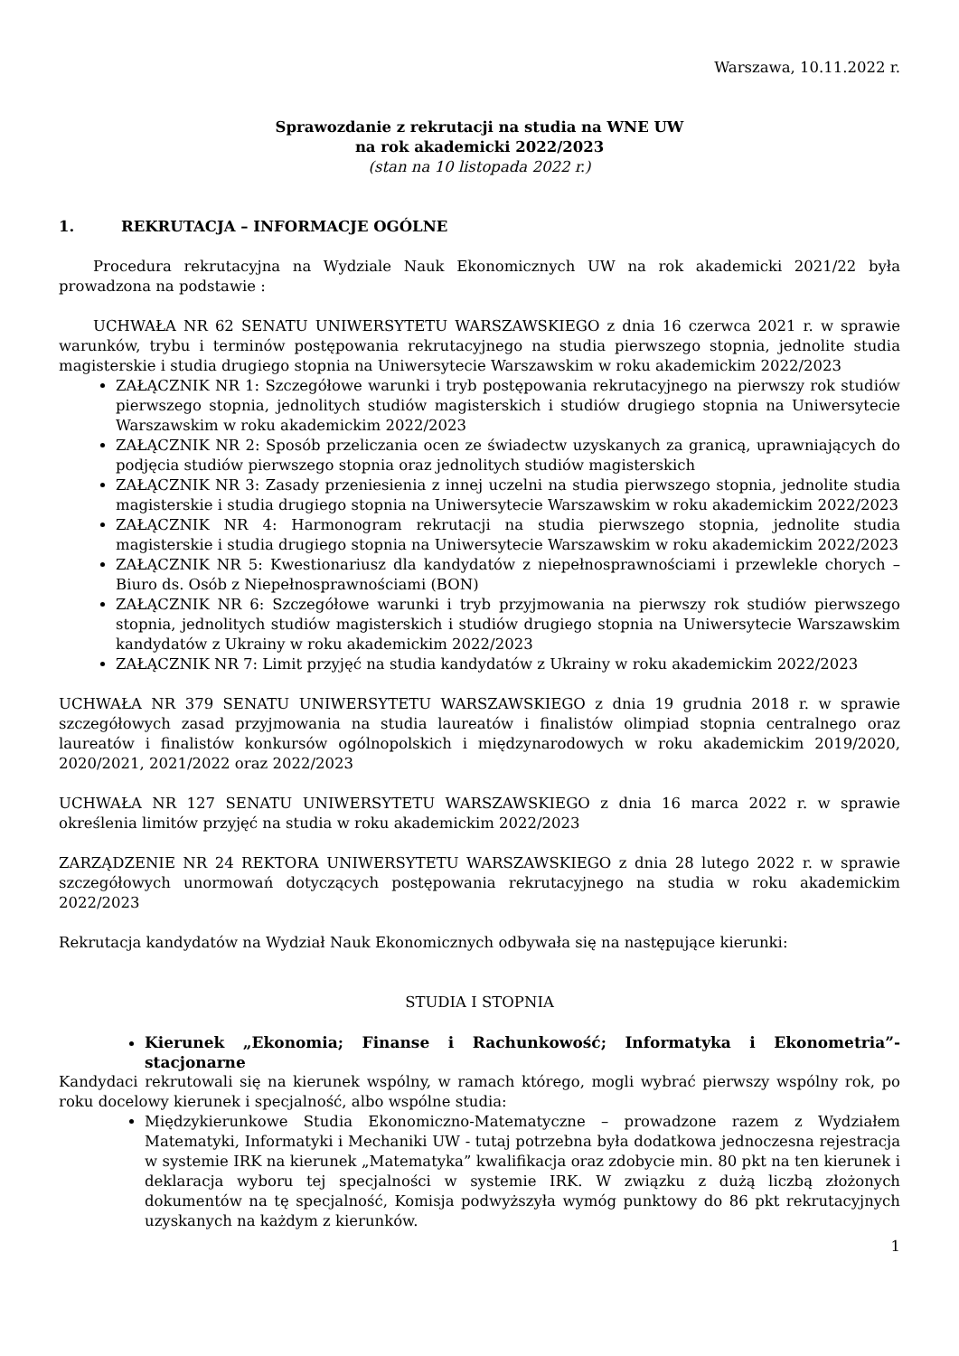Warszawa, 10.11.2022 r.
Sprawozdanie z rekrutacji na studia na WNE UW
na rok akademicki 2022/2023
(stan na 10 listopada 2022 r.)
1. REKRUTACJA – INFORMACJE OGÓLNE
Procedura rekrutacyjna na Wydziale Nauk Ekonomicznych UW na rok akademicki 2021/22 była prowadzona na podstawie :
UCHWAŁA NR 62 SENATU UNIWERSYTETU WARSZAWSKIEGO z dnia 16 czerwca 2021 r. w sprawie warunków, trybu i terminów postępowania rekrutacyjnego na studia pierwszego stopnia, jednolite studia magisterskie i studia drugiego stopnia na Uniwersytecie Warszawskim w roku akademickim 2022/2023
ZAŁĄCZNIK NR 1: Szczegółowe warunki i tryb postępowania rekrutacyjnego na pierwszy rok studiów pierwszego stopnia, jednolitych studiów magisterskich i studiów drugiego stopnia na Uniwersytecie Warszawskim w roku akademickim 2022/2023
ZAŁĄCZNIK NR 2: Sposób przeliczania ocen ze świadectw uzyskanych za granicą, uprawniających do podjęcia studiów pierwszego stopnia oraz jednolitych studiów magisterskich
ZAŁĄCZNIK NR 3: Zasady przeniesienia z innej uczelni na studia pierwszego stopnia, jednolite studia magisterskie i studia drugiego stopnia na Uniwersytecie Warszawskim w roku akademickim 2022/2023
ZAŁĄCZNIK NR 4: Harmonogram rekrutacji na studia pierwszego stopnia, jednolite studia magisterskie i studia drugiego stopnia na Uniwersytecie Warszawskim w roku akademickim 2022/2023
ZAŁĄCZNIK NR 5: Kwestionariusz dla kandydatów z niepełnosprawnościami i przewlekle chorych – Biuro ds. Osób z Niepełnosprawnościami (BON)
ZAŁĄCZNIK NR 6: Szczegółowe warunki i tryb przyjmowania na pierwszy rok studiów pierwszego stopnia, jednolitych studiów magisterskich i studiów drugiego stopnia na Uniwersytecie Warszawskim kandydatów z Ukrainy w roku akademickim 2022/2023
ZAŁĄCZNIK NR 7: Limit przyjęć na studia kandydatów z Ukrainy w roku akademickim 2022/2023
UCHWAŁA NR 379 SENATU UNIWERSYTETU WARSZAWSKIEGO z dnia 19 grudnia 2018 r. w sprawie szczegółowych zasad przyjmowania na studia laureatów i finalistów olimpiad stopnia centralnego oraz laureatów i finalistów konkursów ogólnopolskich i międzynarodowych w roku akademickim 2019/2020, 2020/2021, 2021/2022 oraz 2022/2023
UCHWAŁA NR 127 SENATU UNIWERSYTETU WARSZAWSKIEGO z dnia 16 marca 2022 r. w sprawie określenia limitów przyjęć na studia w roku akademickim 2022/2023
ZARZĄDZENIE NR 24 REKTORA UNIWERSYTETU WARSZAWSKIEGO z dnia 28 lutego 2022 r. w sprawie szczegółowych unormowań dotyczących postępowania rekrutacyjnego na studia w roku akademickim 2022/2023
Rekrutacja kandydatów na Wydział Nauk Ekonomicznych odbywała się na następujące kierunki:
STUDIA I STOPNIA
Kierunek „Ekonomia; Finanse i Rachunkowość; Informatyka i Ekonometria”- stacjonarne
Kandydaci rekrutowali się na kierunek wspólny, w ramach którego, mogli wybrać pierwszy wspólny rok, po roku docelowy kierunek i specjalność, albo wspólne studia:
Międzykierunkowe Studia Ekonomiczno-Matematyczne – prowadzone razem z Wydziałem Matematyki, Informatyki i Mechaniki UW - tutaj potrzebna była dodatkowa jednoczesna rejestracja w systemie IRK na kierunek „Matematyka” kwalifikacja oraz zdobycie min. 80 pkt na ten kierunek i deklaracja wyboru tej specjalności w systemie IRK. W związku z dużą liczbą złożonych dokumentów na tę specjalność, Komisja podwyższyła wymóg punktowy do 86 pkt rekrutacyjnych uzyskanych na każdym z kierunków.
1